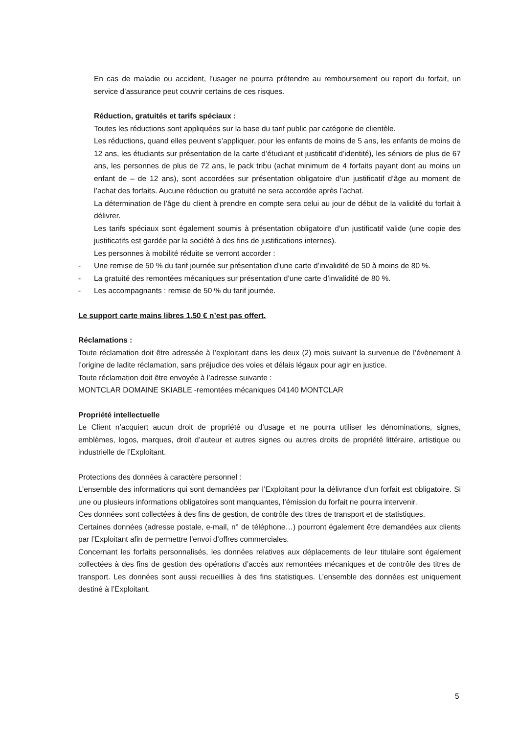En cas de maladie ou accident, l’usager ne pourra prétendre au remboursement ou report du forfait, un service d’assurance peut couvrir certains de ces risques.
Réduction, gratuités et tarifs spéciaux :
Toutes les réductions sont appliquées sur la base du tarif public par catégorie de clientèle.
Les réductions, quand elles peuvent s’appliquer, pour les enfants de moins de 5 ans, les enfants de moins de 12 ans, les étudiants sur présentation de la carte d’étudiant et justificatif d’identité), les séniors de plus de 67 ans, les personnes de plus de 72 ans, le pack tribu (achat minimum de 4 forfaits payant dont au moins un enfant de – de 12 ans), sont accordées sur présentation obligatoire d’un justificatif d’âge au moment de l’achat des forfaits. Aucune réduction ou gratuité ne sera accordée après l’achat.
La détermination de l’âge du client à prendre en compte sera celui au jour de début de la validité du forfait à délivrer.
Les tarifs spéciaux sont également soumis à présentation obligatoire d’un justificatif valide (une copie des justificatifs est gardée par la société à des fins de justifications internes).
Les personnes à mobilité réduite se verront accorder :
- Une remise de 50 % du tarif journée sur présentation d’une carte d’invalidité de 50 à moins de 80 %.
- La gratuité des remontées mécaniques sur présentation d’une carte d’invalidité de 80 %.
- Les accompagnants : remise de 50 % du tarif journée.
Le support carte mains libres 1.50 € n’est pas offert.
Réclamations :
Toute réclamation doit être adressée à l’exploitant dans les deux (2) mois suivant la survenue de l’évènement à l’origine de ladite réclamation, sans préjudice des voies et délais légaux pour agir en justice.
Toute réclamation doit être envoyée à l’adresse suivante :
MONTCLAR DOMAINE SKIABLE -remontées mécaniques 04140 MONTCLAR
Propriété intellectuelle
Le Client n’acquiert aucun droit de propriété ou d’usage et ne pourra utiliser les dénominations, signes, emblèmes, logos, marques, droit d’auteur et autres signes ou autres droits de propriété littéraire, artistique ou industrielle de l’Exploitant.
Protections des données à caractère personnel :
L’ensemble des informations qui sont demandées par l’Exploitant pour la délivrance d’un forfait est obligatoire. Si une ou plusieurs informations obligatoires sont manquantes, l’émission du forfait ne pourra intervenir.
Ces données sont collectées à des fins de gestion, de contrôle des titres de transport et de statistiques.
Certaines données (adresse postale, e-mail, n° de téléphone…) pourront également être demandées aux clients par l’Exploitant afin de permettre l’envoi d’offres commerciales.
Concernant les forfaits personnalisés, les données relatives aux déplacements de leur titulaire sont également collectées à des fins de gestion des opérations d’accès aux remontées mécaniques et de contrôle des titres de transport. Les données sont aussi recueillies à des fins statistiques. L’ensemble des données est uniquement destiné à l’Exploitant.
5